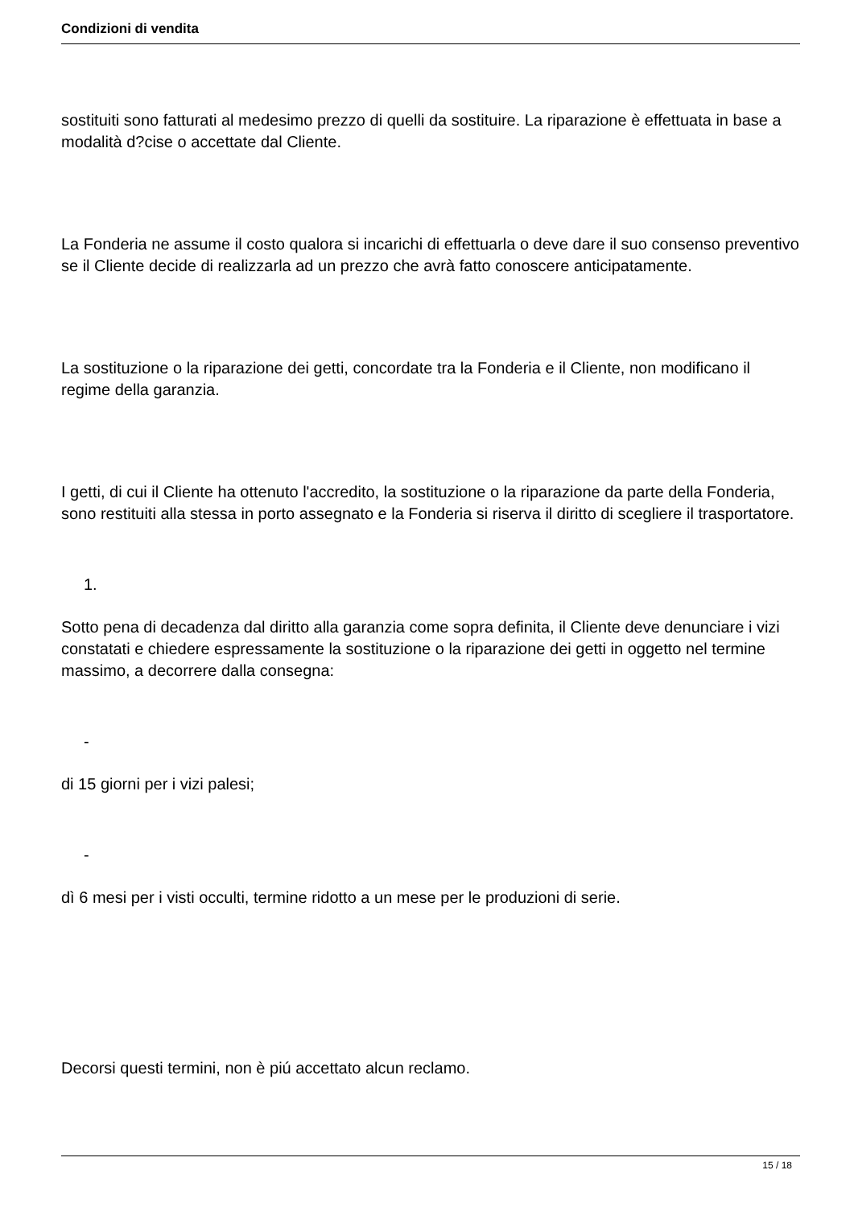Condizioni di vendita
sostituiti sono fatturati al medesimo prezzo di quelli da sostituire. La riparazione è effettuata in base a modalità d?cise o accettate dal Cliente.
La Fonderia ne assume il costo qualora si incarichi di effettuarla o deve dare il suo consenso preventivo se il Cliente decide di realizzarla ad un prezzo che avrà fatto conoscere anticipatamente.
La sostituzione o la riparazione dei getti, concordate tra la Fonderia e il Cliente, non modificano il regime della garanzia.
I getti, di cui il Cliente ha ottenuto l'accredito, la sostituzione o la riparazione da parte della Fonderia, sono restituiti alla stessa in porto assegnato e la Fonderia si riserva il diritto di scegliere il trasportatore.
1.
Sotto pena di decadenza dal diritto alla garanzia come sopra definita, il Cliente deve denunciare i vizi constatati e chiedere espressamente la sostituzione o la riparazione dei getti in oggetto nel termine massimo, a decorrere dalla consegna:
-
di 15 giorni per i vizi palesi;
-
dì 6 mesi per i visti occulti, termine ridotto a un mese per le produzioni di serie.
Decorsi questi termini, non è piú accettato alcun reclamo.
15 / 18